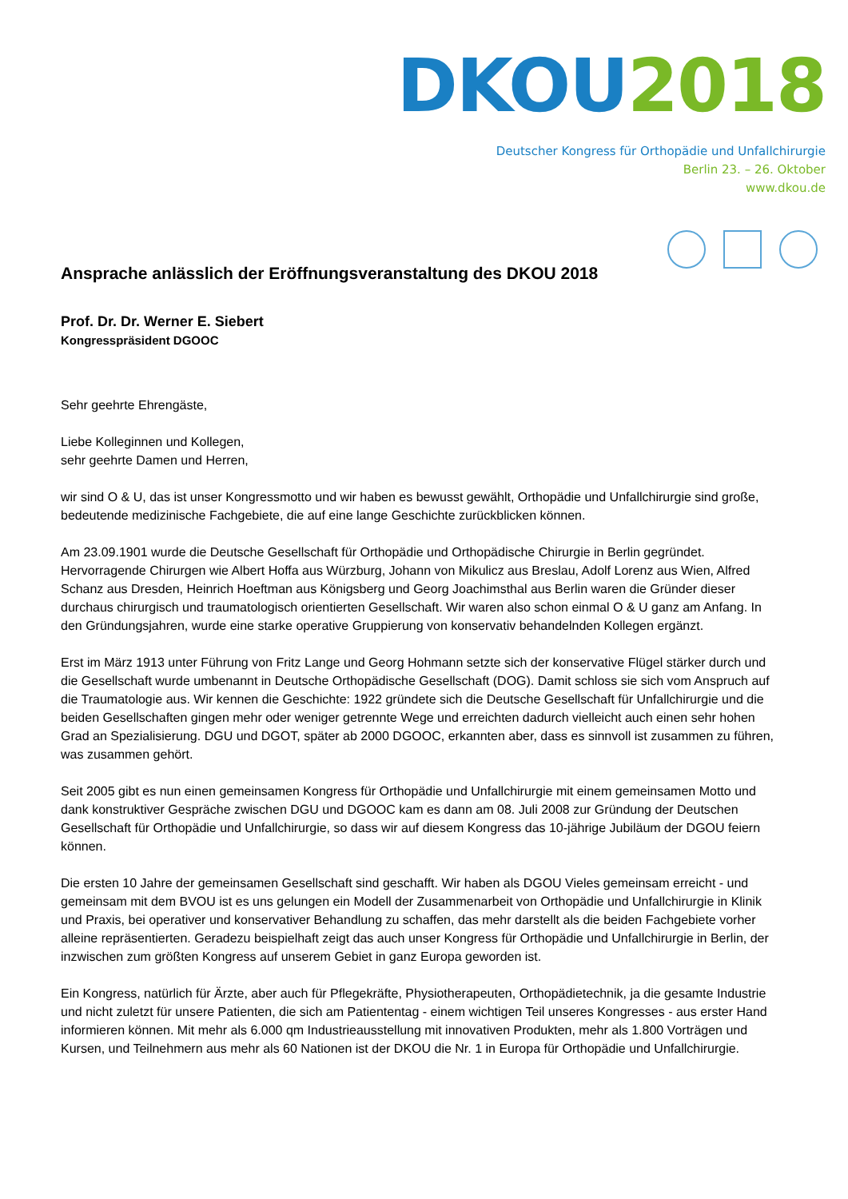DKOU 2018
Deutscher Kongress für Orthopädie und Unfallchirurgie
Berlin 23. – 26. Oktober
www.dkou.de
Ansprache anlässlich der Eröffnungsveranstaltung des DKOU 2018
Prof. Dr. Dr. Werner E. Siebert
Kongresspräsident DGOOC
Sehr geehrte Ehrengäste,
Liebe Kolleginnen und Kollegen,
sehr geehrte Damen und Herren,
wir sind O & U, das ist unser Kongressmotto und wir haben es bewusst gewählt, Orthopädie und Unfallchirurgie sind große, bedeutende medizinische Fachgebiete, die auf eine lange Geschichte zurückblicken können.
Am 23.09.1901 wurde die Deutsche Gesellschaft für Orthopädie und Orthopädische Chirurgie in Berlin gegründet. Hervorragende Chirurgen wie Albert Hoffa aus Würzburg, Johann von Mikulicz aus Breslau, Adolf Lorenz aus Wien, Alfred Schanz aus Dresden, Heinrich Hoeftman aus Königsberg und Georg Joachimsthal aus Berlin waren die Gründer dieser durchaus chirurgisch und traumatologisch orientierten Gesellschaft. Wir waren also schon einmal O & U ganz am Anfang. In den Gründungsjahren, wurde eine starke operative Gruppierung von konservativ behandelnden Kollegen ergänzt.
Erst im März 1913 unter Führung von Fritz Lange und Georg Hohmann setzte sich der konservative Flügel stärker durch und die Gesellschaft wurde umbenannt in Deutsche Orthopädische Gesellschaft (DOG). Damit schloss sie sich vom Anspruch auf die Traumatologie aus. Wir kennen die Geschichte: 1922 gründete sich die Deutsche Gesellschaft für Unfallchirurgie und die beiden Gesellschaften gingen mehr oder weniger getrennte Wege und erreichten dadurch vielleicht auch einen sehr hohen Grad an Spezialisierung. DGU und DGOT, später ab 2000 DGOOC, erkannten aber, dass es sinnvoll ist zusammen zu führen, was zusammen gehört.
Seit 2005 gibt es nun einen gemeinsamen Kongress für Orthopädie und Unfallchirurgie mit einem gemeinsamen Motto und dank konstruktiver Gespräche zwischen DGU und DGOOC kam es dann am 08. Juli 2008 zur Gründung der Deutschen Gesellschaft für Orthopädie und Unfallchirurgie, so dass wir auf diesem Kongress das 10-jährige Jubiläum der DGOU feiern können.
Die ersten 10 Jahre der gemeinsamen Gesellschaft sind geschafft. Wir haben als DGOU Vieles gemeinsam erreicht - und gemeinsam mit dem BVOU ist es uns gelungen ein Modell der Zusammenarbeit von Orthopädie und Unfallchirurgie in Klinik und Praxis, bei operativer und konservativer Behandlung zu schaffen, das mehr darstellt als die beiden Fachgebiete vorher alleine repräsentierten. Geradezu beispielhaft zeigt das auch unser Kongress für Orthopädie und Unfallchirurgie in Berlin, der inzwischen zum größten Kongress auf unserem Gebiet in ganz Europa geworden ist.
Ein Kongress, natürlich für Ärzte, aber auch für Pflegekräfte, Physiotherapeuten, Orthopädietechnik, ja die gesamte Industrie und nicht zuletzt für unsere Patienten, die sich am Patiententag - einem wichtigen Teil unseres Kongresses - aus erster Hand informieren können. Mit mehr als 6.000 qm Industrieausstellung mit innovativen Produkten, mehr als 1.800 Vorträgen und Kursen, und Teilnehmern aus mehr als 60 Nationen ist der DKOU die Nr. 1 in Europa für Orthopädie und Unfallchirurgie.